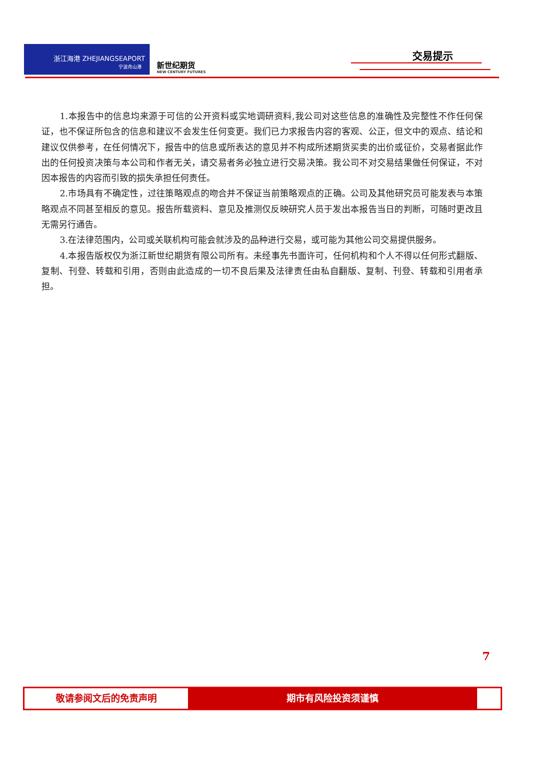浙江海港 ZHEJIANGSEAPORT
宁波舟山港
新世纪期货
NEW CENTURY FUTURES
交易提示
1.本报告中的信息均来源于可信的公开资料或实地调研资料,我公司对这些信息的准确性及完整性不作任何保证，也不保证所包含的信息和建议不会发生任何变更。我们已力求报告内容的客观、公正，但文中的观点、结论和建议仅供参考，在任何情况下，报告中的信息或所表达的意见并不构成所述期货买卖的出价或征价，交易者据此作出的任何投资决策与本公司和作者无关，请交易者务必独立进行交易决策。我公司不对交易结果做任何保证，不对因本报告的内容而引致的损失承担任何责任。
2.市场具有不确定性，过往策略观点的吻合并不保证当前策略观点的正确。公司及其他研究员可能发表与本策略观点不同甚至相反的意见。报告所载资料、意见及推测仅反映研究人员于发出本报告当日的判断，可随时更改且无需另行通告。
3.在法律范围内，公司或关联机构可能会就涉及的品种进行交易，或可能为其他公司交易提供服务。
4.本报告版权仅为浙江新世纪期货有限公司所有。未经事先书面许可，任何机构和个人不得以任何形式翻版、复制、刊登、转载和引用，否则由此造成的一切不良后果及法律责任由私自翻版、复制、刊登、转载和引用者承担。
7
敬请参阅文后的免责声明 期市有风险投资须谨慎